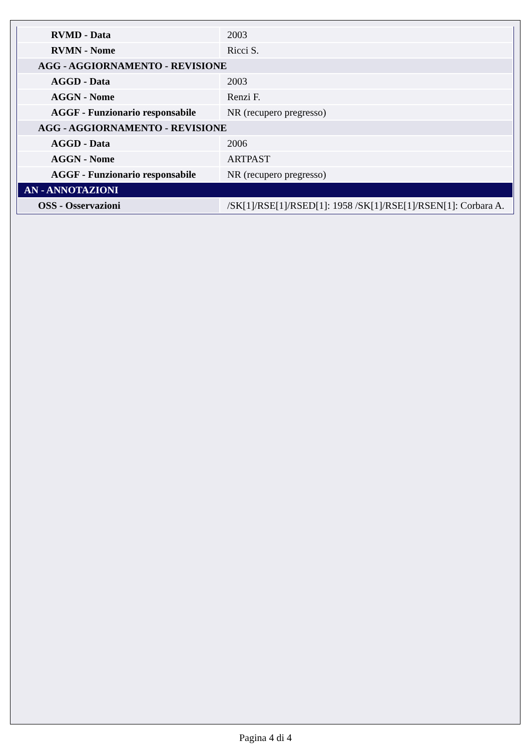| RVMD - Data | 2003 |
| RVMN - Nome | Ricci S. |
| AGG - AGGIORNAMENTO - REVISIONE | |
| AGGD - Data | 2003 |
| AGGN - Nome | Renzi F. |
| AGGF - Funzionario responsabile | NR (recupero pregresso) |
| AGG - AGGIORNAMENTO - REVISIONE | |
| AGGD - Data | 2006 |
| AGGN - Nome | ARTPAST |
| AGGF - Funzionario responsabile | NR (recupero pregresso) |
| AN - ANNOTAZIONI | |
| OSS - Osservazioni | /SK[1]/RSE[1]/RSED[1]: 1958 /SK[1]/RSE[1]/RSEN[1]: Corbara A. |
Pagina 4 di 4